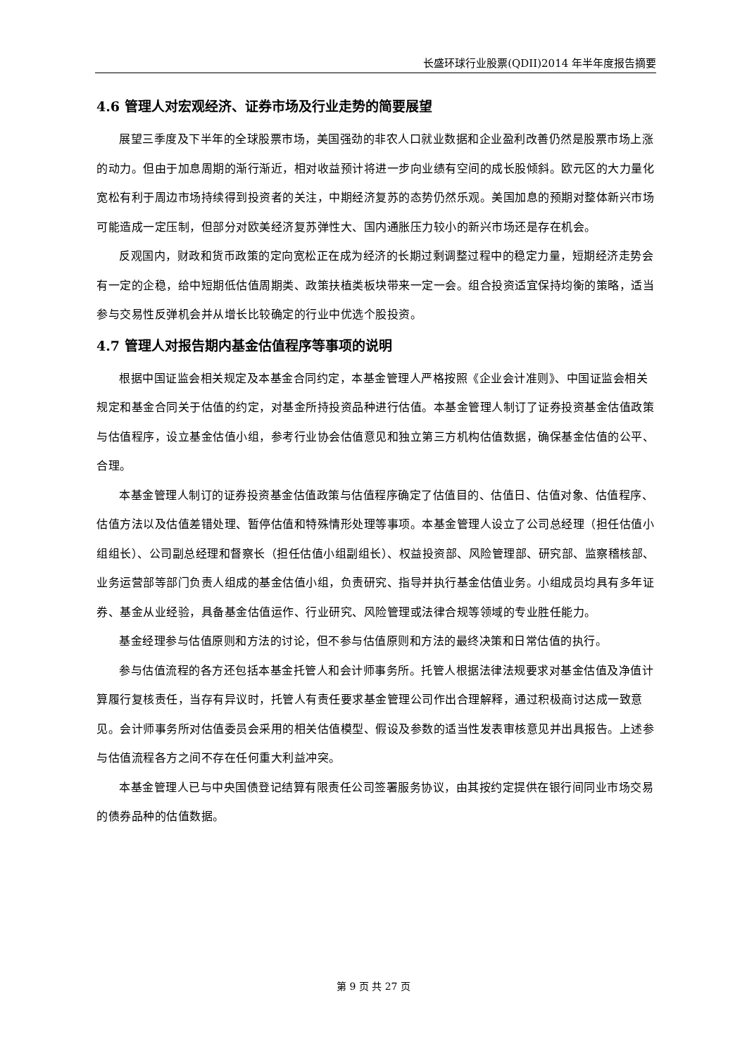长盛环球行业股票(QDII)2014 年半年度报告摘要
4.6 管理人对宏观经济、证券市场及行业走势的简要展望
展望三季度及下半年的全球股票市场，美国强劲的非农人口就业数据和企业盈利改善仍然是股票市场上涨的动力。但由于加息周期的渐行渐近，相对收益预计将进一步向业绩有空间的成长股倾斜。欧元区的大力量化宽松有利于周边市场持续得到投资者的关注，中期经济复苏的态势仍然乐观。美国加息的预期对整体新兴市场可能造成一定压制，但部分对欧美经济复苏弹性大、国内通胀压力较小的新兴市场还是存在机会。
反观国内，财政和货币政策的定向宽松正在成为经济的长期过剩调整过程中的稳定力量，短期经济走势会有一定的企稳，给中短期低估值周期类、政策扶植类板块带来一定一会。组合投资适宜保持均衡的策略，适当参与交易性反弹机会并从增长比较确定的行业中优选个股投资。
4.7 管理人对报告期内基金估值程序等事项的说明
根据中国证监会相关规定及本基金合同约定，本基金管理人严格按照《企业会计准则》、中国证监会相关规定和基金合同关于估值的约定，对基金所持投资品种进行估值。本基金管理人制订了证券投资基金估值政策与估值程序，设立基金估值小组，参考行业协会估值意见和独立第三方机构估值数据，确保基金估值的公平、合理。
本基金管理人制订的证券投资基金估值政策与估值程序确定了估值目的、估值日、估值对象、估值程序、估值方法以及估值差错处理、暂停估值和特殊情形处理等事项。本基金管理人设立了公司总经理（担任估值小组组长）、公司副总经理和督察长（担任估值小组副组长）、权益投资部、风险管理部、研究部、监察稽核部、业务运营部等部门负责人组成的基金估值小组，负责研究、指导并执行基金估值业务。小组成员均具有多年证券、基金从业经验，具备基金估值运作、行业研究、风险管理或法律合规等领域的专业胜任能力。
基金经理参与估值原则和方法的讨论，但不参与估值原则和方法的最终决策和日常估值的执行。
参与估值流程的各方还包括本基金托管人和会计师事务所。托管人根据法律法规要求对基金估值及净值计算履行复核责任，当存有异议时，托管人有责任要求基金管理公司作出合理解释，通过积极商讨达成一致意见。会计师事务所对估值委员会采用的相关估值模型、假设及参数的适当性发表审核意见并出具报告。上述参与估值流程各方之间不存在任何重大利益冲突。
本基金管理人已与中央国债登记结算有限责任公司签署服务协议，由其按约定提供在银行间同业市场交易的债券品种的估值数据。
第 9 页 共 27 页